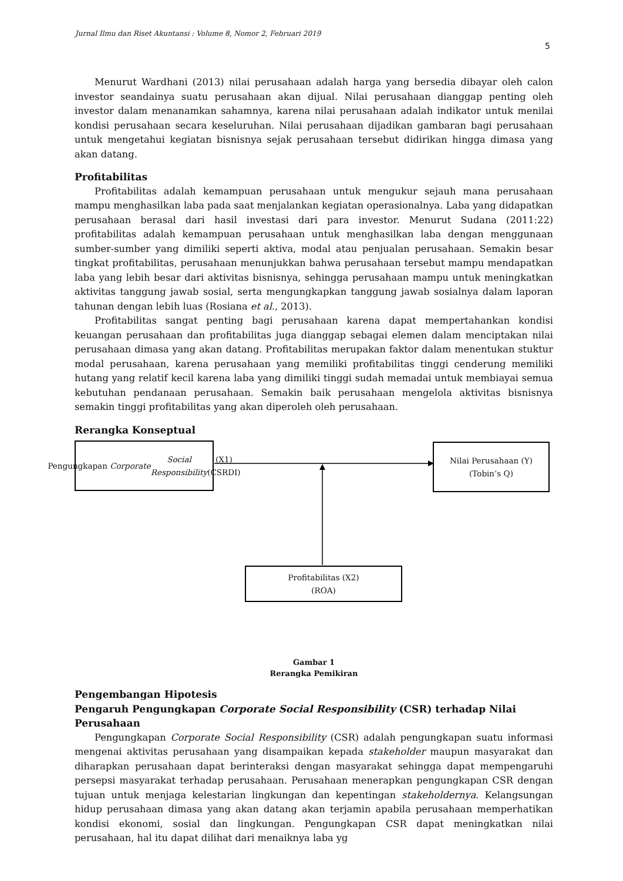Jurnal Ilmu dan Riset Akuntansi : Volume 8, Nomor 2, Februari 2019
5
Menurut Wardhani (2013) nilai perusahaan adalah harga yang bersedia dibayar oleh calon investor seandainya suatu perusahaan akan dijual. Nilai perusahaan dianggap penting oleh investor dalam menanamkan sahamnya, karena nilai perusahaan adalah indikator untuk menilai kondisi perusahaan secara keseluruhan. Nilai perusahaan dijadikan gambaran bagi perusahaan untuk mengetahui kegiatan bisnisnya sejak perusahaan tersebut didirikan hingga dimasa yang akan datang.
Profitabilitas
Profitabilitas adalah kemampuan perusahaan untuk mengukur sejauh mana perusahaan mampu menghasilkan laba pada saat menjalankan kegiatan operasionalnya. Laba yang didapatkan perusahaan berasal dari hasil investasi dari para investor. Menurut Sudana (2011:22) profitabilitas adalah kemampuan perusahaan untuk menghasilkan laba dengan menggunaan sumber-sumber yang dimiliki seperti aktiva, modal atau penjualan perusahaan. Semakin besar tingkat profitabilitas, perusahaan menunjukkan bahwa perusahaan tersebut mampu mendapatkan laba yang lebih besar dari aktivitas bisnisnya, sehingga perusahaan mampu untuk meningkatkan aktivitas tanggung jawab sosial, serta mengungkapkan tanggung jawab sosialnya dalam laporan tahunan dengan lebih luas (Rosiana et al., 2013).
Profitabilitas sangat penting bagi perusahaan karena dapat mempertahankan kondisi keuangan perusahaan dan profitabilitas juga dianggap sebagai elemen dalam menciptakan nilai perusahaan dimasa yang akan datang. Profitabilitas merupakan faktor dalam menentukan stuktur modal perusahaan, karena perusahaan yang memiliki profitabilitas tinggi cenderung memiliki hutang yang relatif kecil karena laba yang dimiliki tinggi sudah memadai untuk membiayai semua kebutuhan pendanaan perusahaan. Semakin baik perusahaan mengelola aktivitas bisnisnya semakin tinggi profitabilitas yang akan diperoleh oleh perusahaan.
Rerangka Konseptual
Pengungkapan Corporate
Social Responsibility (X1)
(CSRDI)
Nilai Perusahaan (Y)
(Tobin’s Q)
Profitabilitas (X2)
(ROA)
Gambar 1
Rerangka Pemikiran
Pengembangan Hipotesis
Pengaruh Pengungkapan Corporate Social Responsibility (CSR) terhadap Nilai Perusahaan
Pengungkapan Corporate Social Responsibility (CSR) adalah pengungkapan suatu informasi mengenai aktivitas perusahaan yang disampaikan kepada stakeholder maupun masyarakat dan diharapkan perusahaan dapat berinteraksi dengan masyarakat sehingga dapat mempengaruhi persepsi masyarakat terhadap perusahaan. Perusahaan menerapkan pengungkapan CSR dengan tujuan untuk menjaga kelestarian lingkungan dan kepentingan stakeholdernya. Kelangsungan hidup perusahaan dimasa yang akan datang akan terjamin apabila perusahaan memperhatikan kondisi ekonomi, sosial dan lingkungan. Pengungkapan CSR dapat meningkatkan nilai perusahaan, hal itu dapat dilihat dari menaiknya laba yg